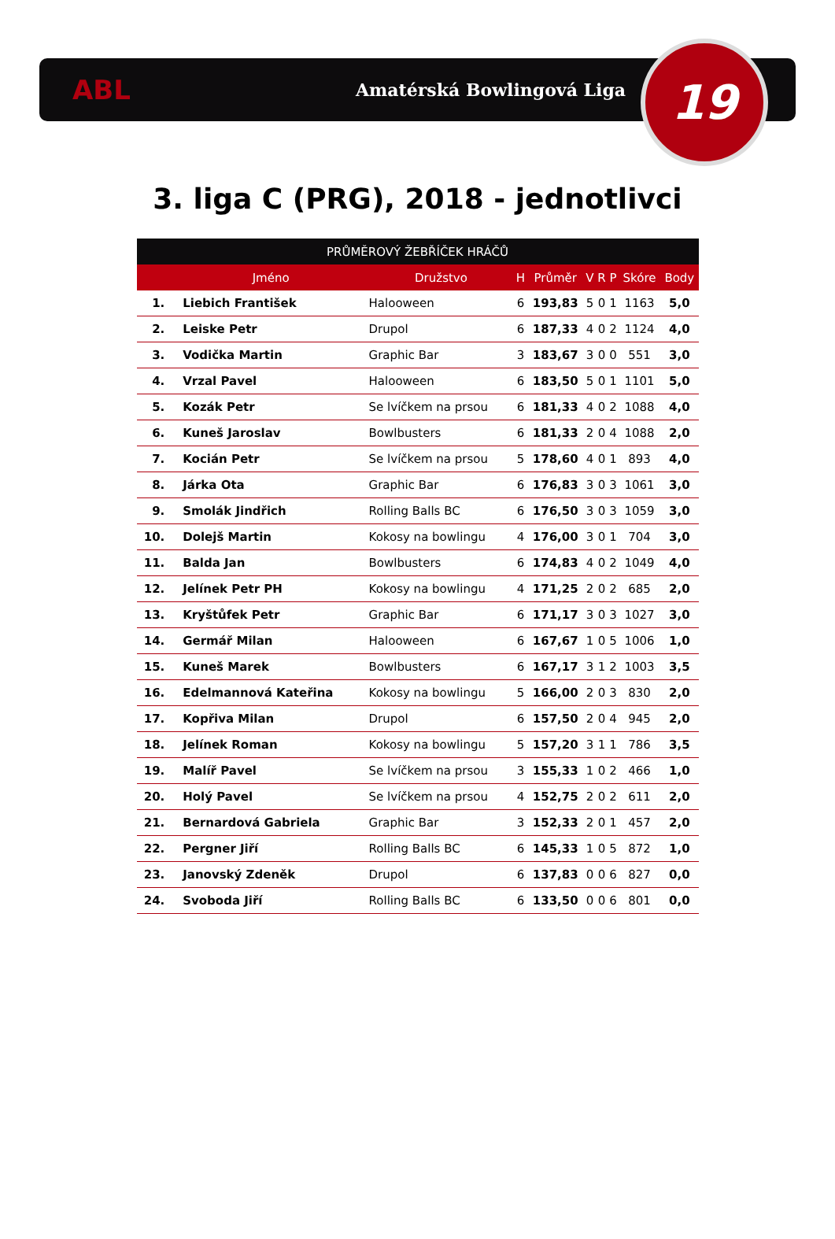ABL
Amatérská Bowlingová Liga
19
3. liga C (PRG), 2018 - jednotlivci
| PRŮMĚROVÝ ŽEBŘÍČEK HRÁČŮ | | | | | | | | | |
| --- | --- | --- | --- | --- | --- | --- | --- | --- | --- |
| | Jméno | Družstvo | H | Průměr | V | R | P | Skóre | Body |
| 1. | Liebich František | Halooween | 6 | 193,83 | 5 | 0 | 1 | 1163 | 5,0 |
| 2. | Leiske Petr | Drupol | 6 | 187,33 | 4 | 0 | 2 | 1124 | 4,0 |
| 3. | Vodička Martin | Graphic Bar | 3 | 183,67 | 3 | 0 | 0 | 551 | 3,0 |
| 4. | Vrzal Pavel | Halooween | 6 | 183,50 | 5 | 0 | 1 | 1101 | 5,0 |
| 5. | Kozák Petr | Se lvíčkem na prsou | 6 | 181,33 | 4 | 0 | 2 | 1088 | 4,0 |
| 6. | Kuneš Jaroslav | Bowlbusters | 6 | 181,33 | 2 | 0 | 4 | 1088 | 2,0 |
| 7. | Kocián Petr | Se lvíčkem na prsou | 5 | 178,60 | 4 | 0 | 1 | 893 | 4,0 |
| 8. | Járka Ota | Graphic Bar | 6 | 176,83 | 3 | 0 | 3 | 1061 | 3,0 |
| 9. | Smolák Jindřich | Rolling Balls BC | 6 | 176,50 | 3 | 0 | 3 | 1059 | 3,0 |
| 10. | Dolejš Martin | Kokosy na bowlingu | 4 | 176,00 | 3 | 0 | 1 | 704 | 3,0 |
| 11. | Balda Jan | Bowlbusters | 6 | 174,83 | 4 | 0 | 2 | 1049 | 4,0 |
| 12. | Jelínek Petr PH | Kokosy na bowlingu | 4 | 171,25 | 2 | 0 | 2 | 685 | 2,0 |
| 13. | Kryštůfek Petr | Graphic Bar | 6 | 171,17 | 3 | 0 | 3 | 1027 | 3,0 |
| 14. | Germář Milan | Halooween | 6 | 167,67 | 1 | 0 | 5 | 1006 | 1,0 |
| 15. | Kuneš Marek | Bowlbusters | 6 | 167,17 | 3 | 1 | 2 | 1003 | 3,5 |
| 16. | Edelmannová Kateřina | Kokosy na bowlingu | 5 | 166,00 | 2 | 0 | 3 | 830 | 2,0 |
| 17. | Kopřiva Milan | Drupol | 6 | 157,50 | 2 | 0 | 4 | 945 | 2,0 |
| 18. | Jelínek Roman | Kokosy na bowlingu | 5 | 157,20 | 3 | 1 | 1 | 786 | 3,5 |
| 19. | Malíř Pavel | Se lvíčkem na prsou | 3 | 155,33 | 1 | 0 | 2 | 466 | 1,0 |
| 20. | Holý Pavel | Se lvíčkem na prsou | 4 | 152,75 | 2 | 0 | 2 | 611 | 2,0 |
| 21. | Bernardová Gabriela | Graphic Bar | 3 | 152,33 | 2 | 0 | 1 | 457 | 2,0 |
| 22. | Pergner Jiří | Rolling Balls BC | 6 | 145,33 | 1 | 0 | 5 | 872 | 1,0 |
| 23. | Janovský Zdeněk | Drupol | 6 | 137,83 | 0 | 0 | 6 | 827 | 0,0 |
| 24. | Svoboda Jiří | Rolling Balls BC | 6 | 133,50 | 0 | 0 | 6 | 801 | 0,0 |